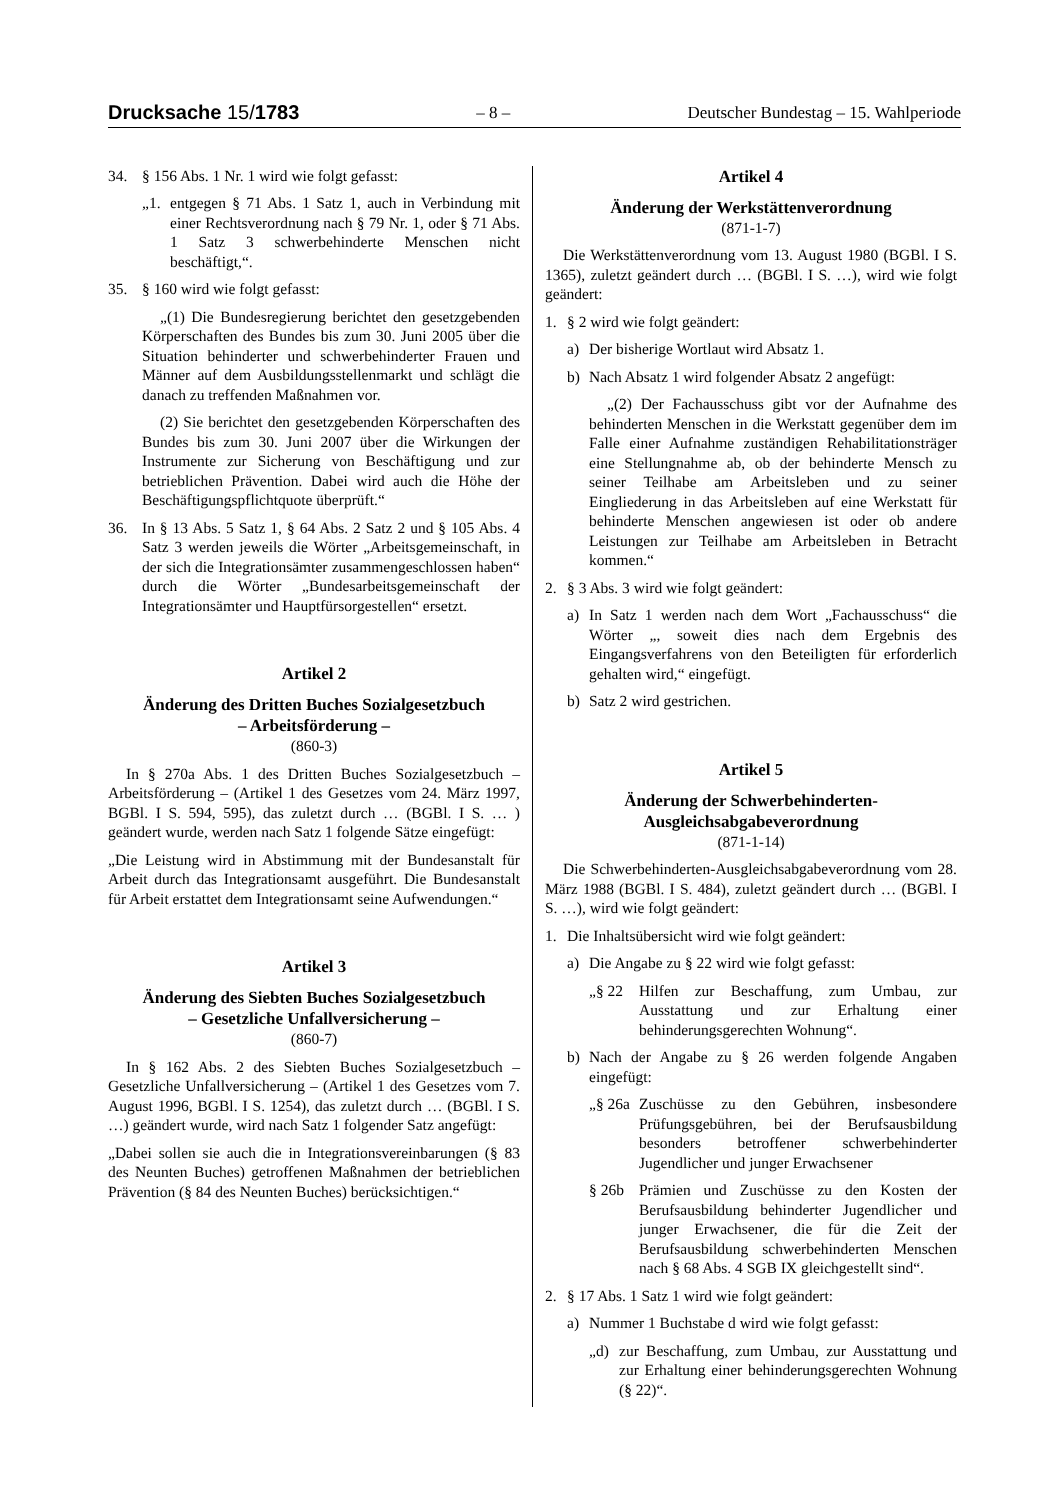Drucksache 15/1783 – 8 – Deutscher Bundestag – 15. Wahlperiode
34. § 156 Abs. 1 Nr. 1 wird wie folgt gefasst:
„1. entgegen § 71 Abs. 1 Satz 1, auch in Verbindung mit einer Rechtsverordnung nach § 79 Nr. 1, oder § 71 Abs. 1 Satz 3 schwerbehinderte Menschen nicht beschäftigt,“.
35. § 160 wird wie folgt gefasst:
„(1) Die Bundesregierung berichtet den gesetzgebenden Körperschaften des Bundes bis zum 30. Juni 2005 über die Situation behinderter und schwerbehinderter Frauen und Männer auf dem Ausbildungsstellenmarkt und schlägt die danach zu treffenden Maßnahmen vor.
(2) Sie berichtet den gesetzgebenden Körperschaften des Bundes bis zum 30. Juni 2007 über die Wirkungen der Instrumente zur Sicherung von Beschäftigung und zur betrieblichen Prävention. Dabei wird auch die Höhe der Beschäftigungspflichtquote überprüft.“
36. In § 13 Abs. 5 Satz 1, § 64 Abs. 2 Satz 2 und § 105 Abs. 4 Satz 3 werden jeweils die Wörter „Arbeitsgemeinschaft, in der sich die Integrationsämter zusammengeschlossen haben“ durch die Wörter „Bundesarbeitsgemeinschaft der Integrationsämter und Hauptfürsorgestellen“ ersetzt.
Artikel 2
Änderung des Dritten Buches Sozialgesetzbuch
– Arbeitsförderung –
(860-3)
In § 270a Abs. 1 des Dritten Buches Sozialgesetzbuch – Arbeitsförderung – (Artikel 1 des Gesetzes vom 24. März 1997, BGBl. I S. 594, 595), das zuletzt durch … (BGBl. I S. … ) geändert wurde, werden nach Satz 1 folgende Sätze eingefügt:
„Die Leistung wird in Abstimmung mit der Bundesanstalt für Arbeit durch das Integrationsamt ausgeführt. Die Bundesanstalt für Arbeit erstattet dem Integrationsamt seine Aufwendungen.“
Artikel 3
Änderung des Siebten Buches Sozialgesetzbuch
– Gesetzliche Unfallversicherung –
(860-7)
In § 162 Abs. 2 des Siebten Buches Sozialgesetzbuch – Gesetzliche Unfallversicherung – (Artikel 1 des Gesetzes vom 7. August 1996, BGBl. I S. 1254), das zuletzt durch … (BGBl. I S. …) geändert wurde, wird nach Satz 1 folgender Satz angefügt:
„Dabei sollen sie auch die in Integrationsvereinbarungen (§ 83 des Neunten Buches) getroffenen Maßnahmen der betrieblichen Prävention (§ 84 des Neunten Buches) berücksichtigen.“
Artikel 4
Änderung der Werkstättenverordnung
(871-1-7)
Die Werkstättenverordnung vom 13. August 1980 (BGBl. I S. 1365), zuletzt geändert durch … (BGBl. I S. …), wird wie folgt geändert:
1. § 2 wird wie folgt geändert:
a) Der bisherige Wortlaut wird Absatz 1.
b) Nach Absatz 1 wird folgender Absatz 2 angefügt:
„(2) Der Fachausschuss gibt vor der Aufnahme des behinderten Menschen in die Werkstatt gegenüber dem im Falle einer Aufnahme zuständigen Rehabilitationsträger eine Stellungnahme ab, ob der behinderte Mensch zu seiner Teilhabe am Arbeitsleben und zu seiner Eingliederung in das Arbeitsleben auf eine Werkstatt für behinderte Menschen angewiesen ist oder ob andere Leistungen zur Teilhabe am Arbeitsleben in Betracht kommen.“
2. § 3 Abs. 3 wird wie folgt geändert:
a) In Satz 1 werden nach dem Wort „Fachausschuss“ die Wörter „, soweit dies nach dem Ergebnis des Eingangsverfahrens von den Beteiligten für erforderlich gehalten wird,“ eingefügt.
b) Satz 2 wird gestrichen.
Artikel 5
Änderung der Schwerbehinderten-
Ausgleichsabgabeverordnung
(871-1-14)
Die Schwerbehinderten-Ausgleichsabgabeverordnung vom 28. März 1988 (BGBl. I S. 484), zuletzt geändert durch … (BGBl. I S. …), wird wie folgt geändert:
1. Die Inhaltsübersicht wird wie folgt geändert:
a) Die Angabe zu § 22 wird wie folgt gefasst:
„§ 22 Hilfen zur Beschaffung, zum Umbau, zur Ausstattung und zur Erhaltung einer behinderungsgerechten Wohnung“.
b) Nach der Angabe zu § 26 werden folgende Angaben eingefügt:
„§ 26a Zuschüsse zu den Gebühren, insbesondere Prüfungsgebühren, bei der Berufsausbildung besonders betroffener schwerbehinderter Jugendlicher und junger Erwachsener
§ 26b Prämien und Zuschüsse zu den Kosten der Berufsausbildung behinderter Jugendlicher und junger Erwachsener, die für die Zeit der Berufsausbildung schwerbehinderten Menschen nach § 68 Abs. 4 SGB IX gleichgestellt sind“.
2. § 17 Abs. 1 Satz 1 wird wie folgt geändert:
a) Nummer 1 Buchstabe d wird wie folgt gefasst:
„d) zur Beschaffung, zum Umbau, zur Ausstattung und zur Erhaltung einer behinderungsgerechten Wohnung (§ 22)“.